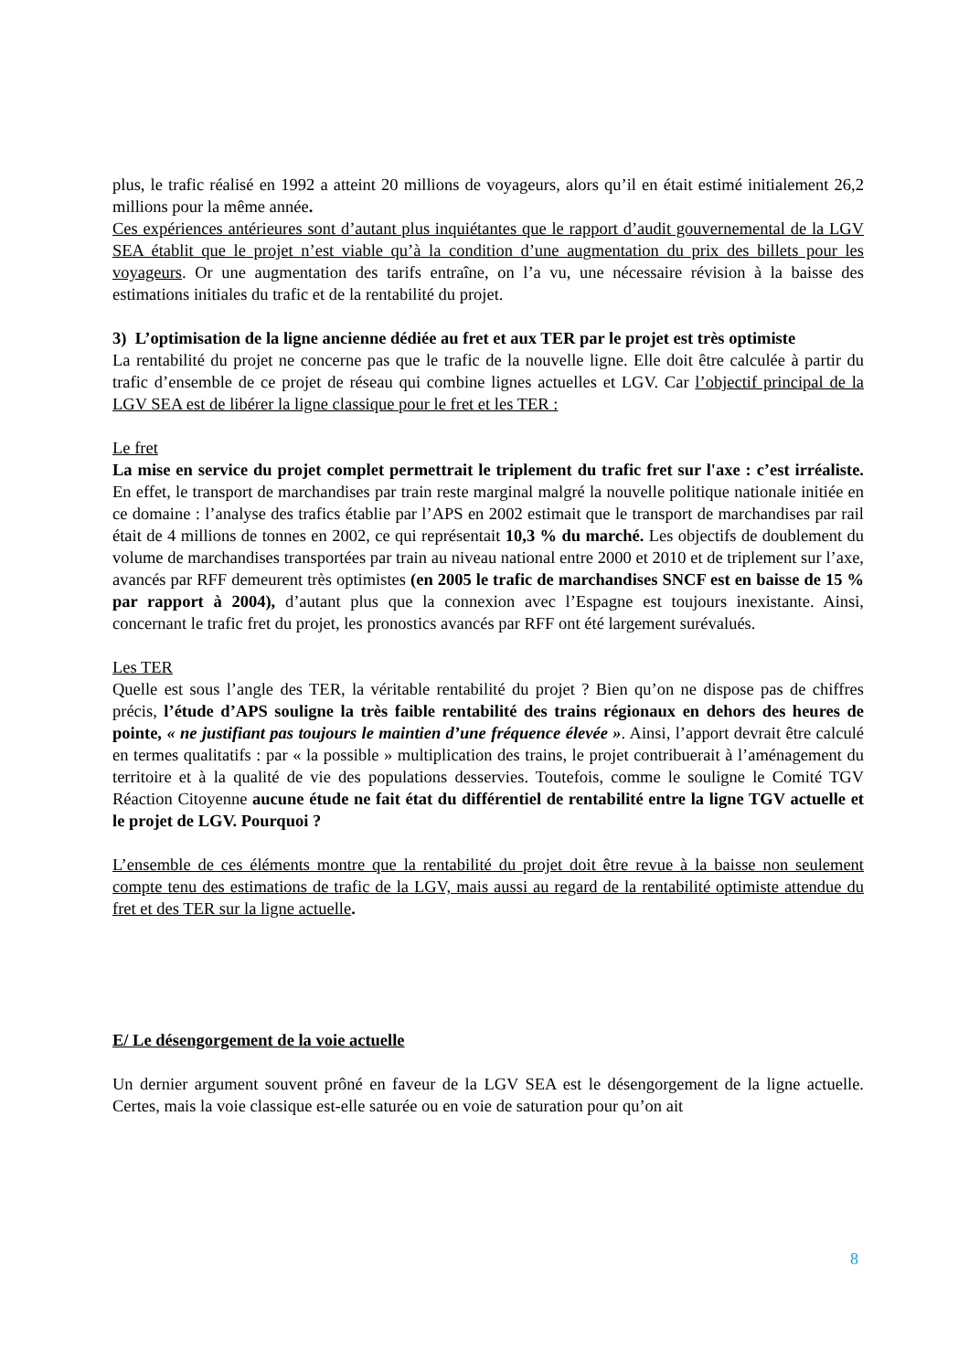plus, le trafic réalisé en 1992 a atteint 20 millions de voyageurs, alors qu’il en était estimé initialement 26,2 millions pour la même année.
Ces expériences antérieures sont d’autant plus inquiétantes que le rapport d’audit gouvernemental de la LGV SEA établit que le projet n’est viable qu’à la condition d’une augmentation du prix des billets pour les voyageurs. Or une augmentation des tarifs entraîne, on l’a vu, une nécessaire révision à la baisse des estimations initiales du trafic et de la rentabilité du projet.
3) L’optimisation de la ligne ancienne dédiée au fret et aux TER par le projet est très optimiste
La rentabilité du projet ne concerne pas que le trafic de la nouvelle ligne. Elle doit être calculée à partir du trafic d’ensemble de ce projet de réseau qui combine lignes actuelles et LGV. Car l’objectif principal de la LGV SEA est de libérer la ligne classique pour le fret et les TER :
Le fret
La mise en service du projet complet permettrait le triplement du trafic fret sur l'axe : c’est irréaliste. En effet, le transport de marchandises par train reste marginal malgré la nouvelle politique nationale initiée en ce domaine : l’analyse des trafics établie par l’APS en 2002 estimait que le transport de marchandises par rail était de 4 millions de tonnes en 2002, ce qui représentait 10,3 % du marché. Les objectifs de doublement du volume de marchandises transportées par train au niveau national entre 2000 et 2010 et de triplement sur l’axe, avancés par RFF demeurent très optimistes (en 2005 le trafic de marchandises SNCF est en baisse de 15 % par rapport à 2004), d’autant plus que la connexion avec l’Espagne est toujours inexistante. Ainsi, concernant le trafic fret du projet, les pronostics avancés par RFF ont été largement surévalués.
Les TER
Quelle est sous l’angle des TER, la véritable rentabilité du projet ? Bien qu’on ne dispose pas de chiffres précis, l’étude d’APS souligne la très faible rentabilité des trains régionaux en dehors des heures de pointe, « ne justifiant pas toujours le maintien d’une fréquence élevée ». Ainsi, l’apport devrait être calculé en termes qualitatifs : par « la possible » multiplication des trains, le projet contribuerait à l’aménagement du territoire et à la qualité de vie des populations desservies. Toutefois, comme le souligne le Comité TGV Réaction Citoyenne aucune étude ne fait état du différentiel de rentabilité entre la ligne TGV actuelle et le projet de LGV. Pourquoi ?
L’ensemble de ces éléments montre que la rentabilité du projet doit être revue à la baisse non seulement compte tenu des estimations de trafic de la LGV, mais aussi au regard de la rentabilité optimiste attendue du fret et des TER sur la ligne actuelle.
E/ Le désengorgement de la voie actuelle
Un dernier argument souvent prôné en faveur de la LGV SEA est le désengorgement de la ligne actuelle. Certes, mais la voie classique est-elle saturée ou en voie de saturation pour qu’on ait
8